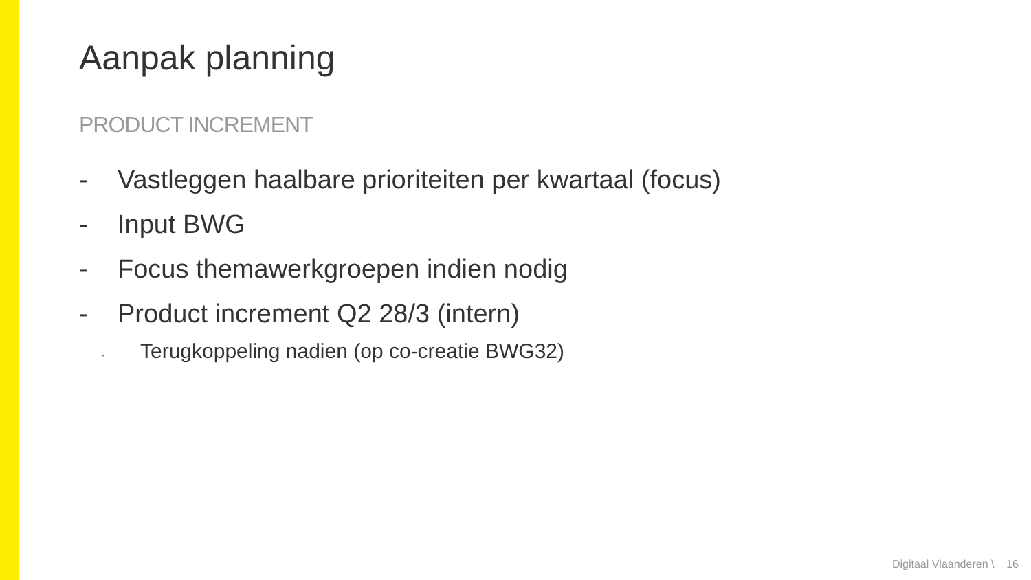Aanpak planning
PRODUCT INCREMENT
- Vastleggen haalbare prioriteiten per kwartaal (focus)
- Input BWG
- Focus themawerkgroepen indien nodig
- Product increment Q2 28/3 (intern)
- Terugkoppeling nadien (op co-creatie BWG32)
Digitaal Vlaanderen \ 16